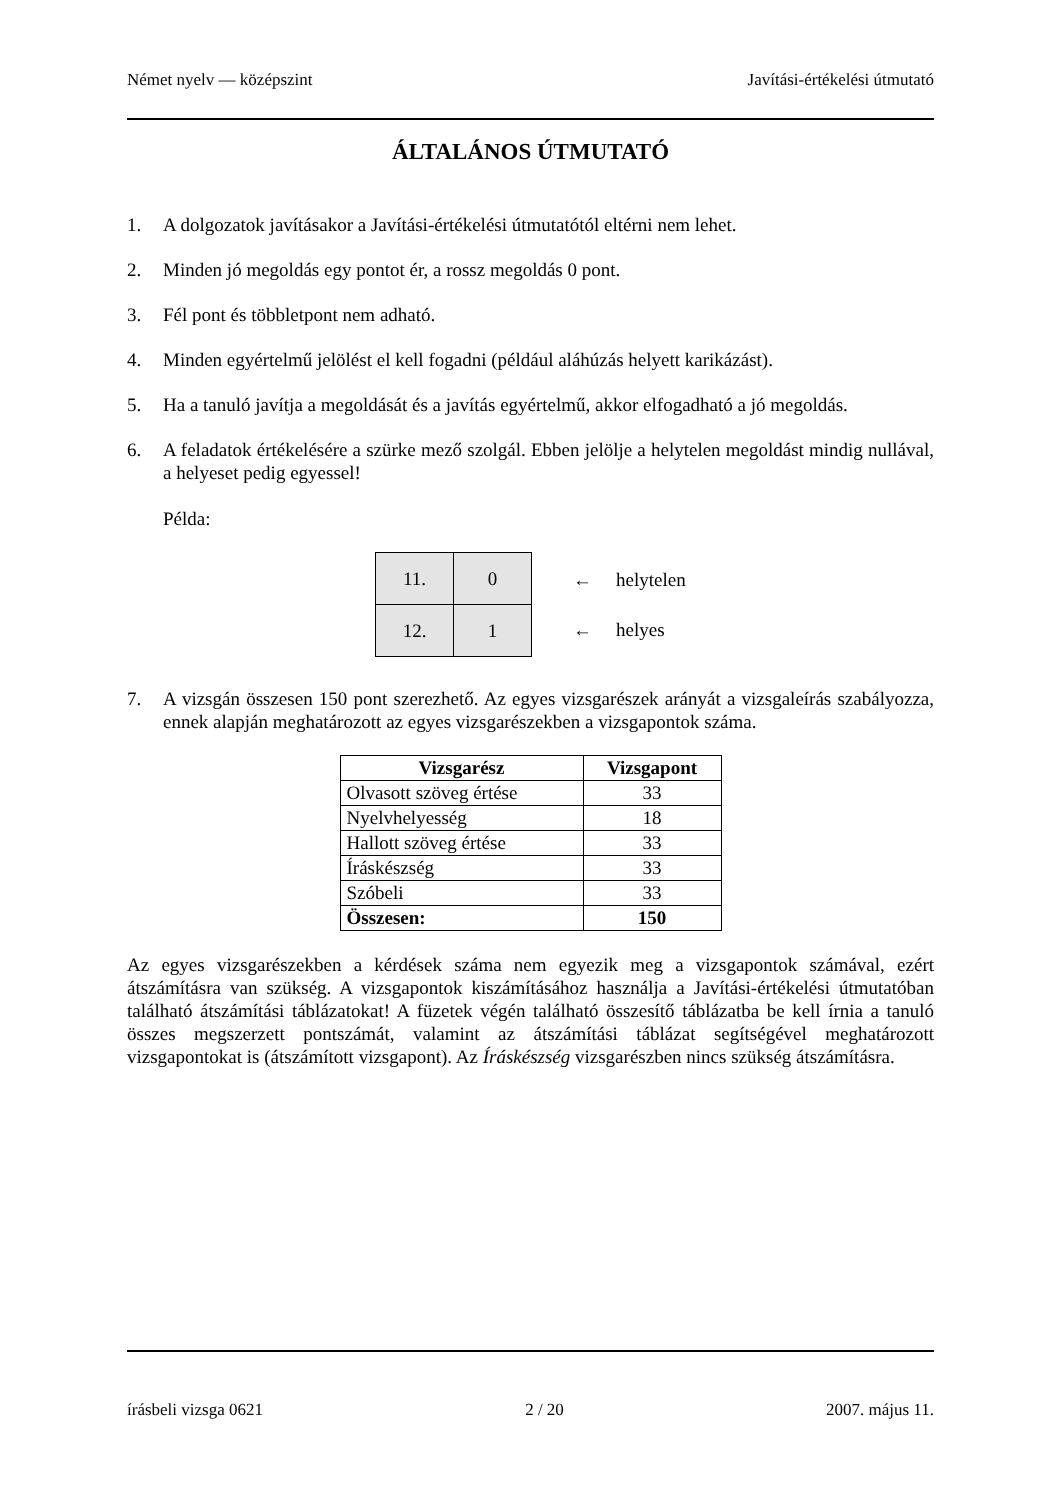Német nyelv — középszint Javítási-értékelési útmutató
ÁLTALÁNOS ÚTMUTATÓ
1. A dolgozatok javításakor a Javítási-értékelési útmutatótól eltérni nem lehet.
2. Minden jó megoldás egy pontot ér, a rossz megoldás 0 pont.
3. Fél pont és többletpont nem adható.
4. Minden egyértelmű jelölést el kell fogadni (például aláhúzás helyett karikázást).
5. Ha a tanuló javítja a megoldását és a javítás egyértelmű, akkor elfogadható a jó megoldás.
6. A feladatok értékelésére a szürke mező szolgál. Ebben jelölje a helytelen megoldást mindig nullával, a helyeset pedig egyessel!
Példa:
| 11. | 0 |
| 12. | 1 |
← helytelen
← helyes
7. A vizsgán összesen 150 pont szerezhető. Az egyes vizsgarészek arányát a vizsgaleírás szabályozza, ennek alapján meghatározott az egyes vizsgarészekben a vizsgapontok száma.
| Vizsgarész | Vizsgapont |
| --- | --- |
| Olvasott szöveg értése | 33 |
| Nyelvhelyesség | 18 |
| Hallott szöveg értése | 33 |
| Íráskészség | 33 |
| Szóbeli | 33 |
| Összesen: | 150 |
Az egyes vizsgarészekben a kérdések száma nem egyezik meg a vizsgapontok számával, ezért átszámításra van szükség. A vizsgapontok kiszámításához használja a Javítási-értékelési útmutatóban található átszámítási táblázatokat! A füzetek végén található összesítő táblázatba be kell írnia a tanuló összes megszerzett pontszámát, valamint az átszámítási táblázat segítségével meghatározott vizsgapontokat is (átszámított vizsgapont). Az Íráskészség vizsgarészben nincs szükség átszámításra.
írásbeli vizsga 0621 2 / 20 2007. május 11.